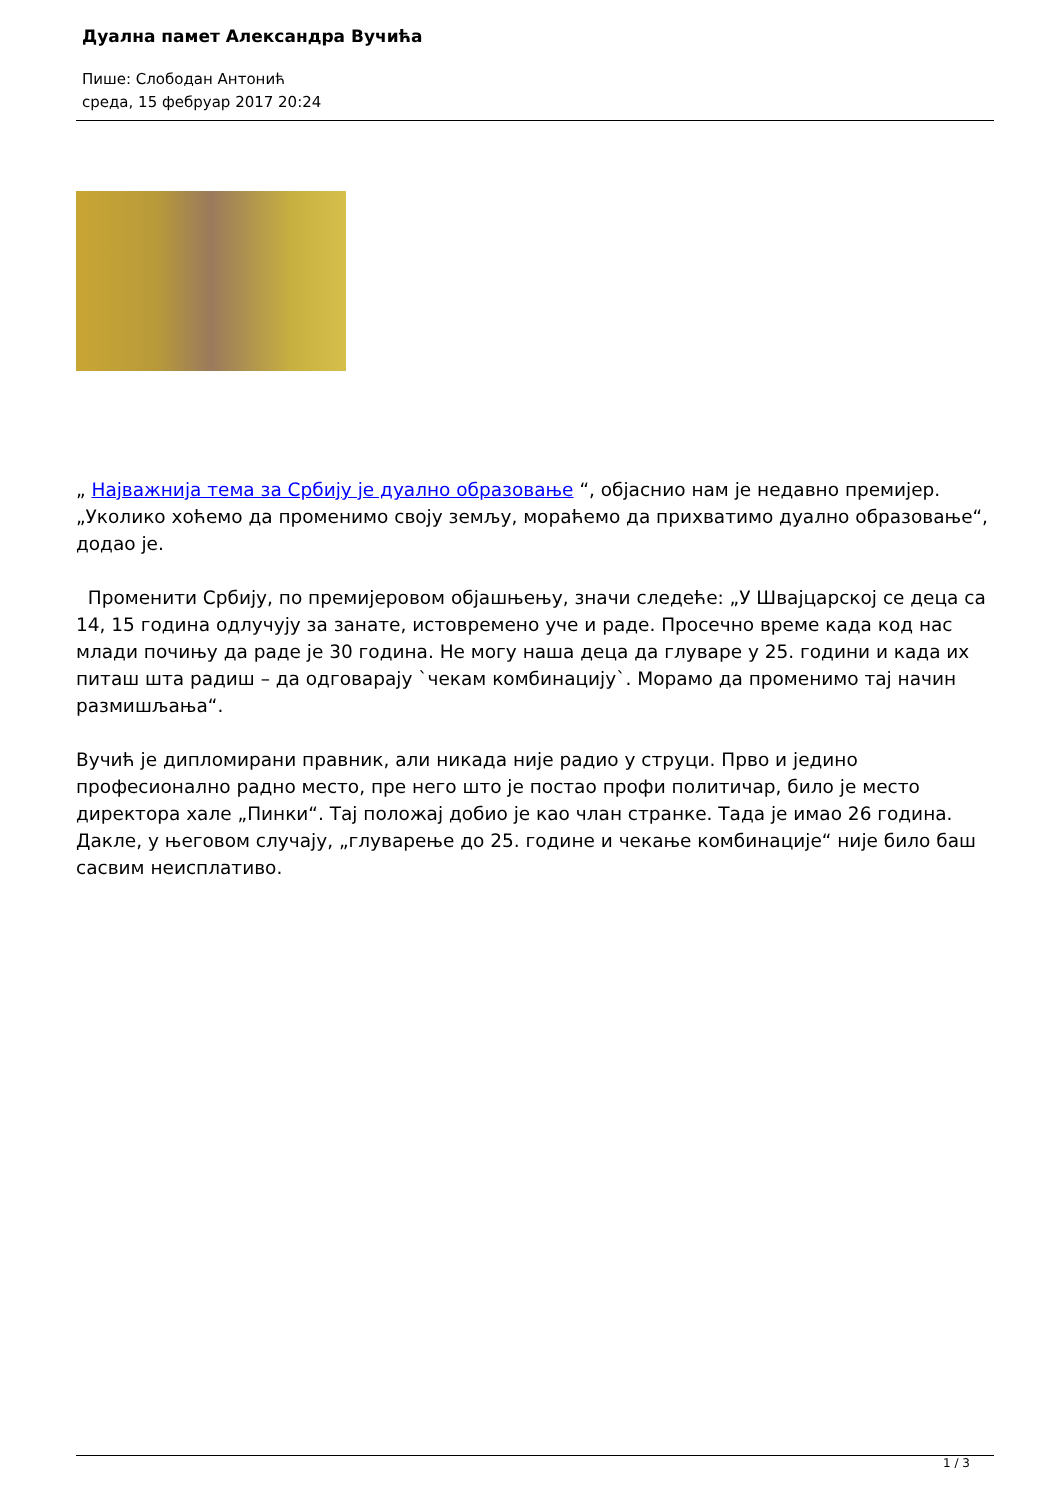Дуална памет Александра Вучића
Пише: Слободан Антонић
среда, 15 фебруар 2017 20:24
„ Најважнија тема за Србију је дуално образовање “, објаснио нам је недавно премијер. „Уколико хоћемо да променимо своју земљу, мораћемо да прихватимо дуално образовање“, додао је.
Променити Србију, по премијеровом објашњењу, значи следеће: „У Швајцарској се деца са 14, 15 година одлучују за занате, истовремено уче и раде. Просечно време када код нас млади почињу да раде је 30 година. Не могу наша деца да глуваре у 25. години и када их питаш шта радиш – да одговарају `чекам комбинацију`. Морамо да променимо тај начин размишљања“.
Вучић је дипломирани правник, али никада није радио у струци. Прво и једино професионално радно место, пре него што је постао профи политичар, било је место директора хале „Пинки“. Тај положај добио је као члан странке. Тада је имао 26 година. Дакле, у његовом случају, „глуварење до 25. године и чекање комбинације“ није било баш сасвим неисплативо.
1 / 3